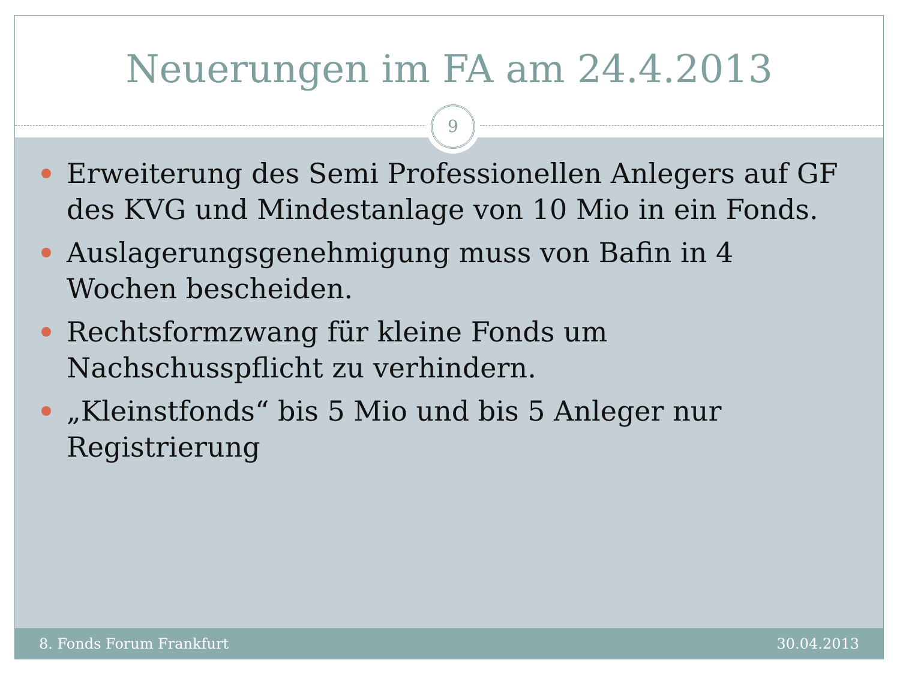Neuerungen im FA am 24.4.2013
9
Erweiterung des Semi Professionellen Anlegers auf GF des KVG und Mindestanlage von 10 Mio in ein Fonds.
Auslagerungsgenehmigung muss von Bafin in 4 Wochen bescheiden.
Rechtsformzwang für kleine Fonds um Nachschusspflicht zu verhindern.
„Kleinstfonds“ bis 5 Mio und bis 5 Anleger nur Registrierung
8. Fonds Forum Frankfurt 30.04.2013